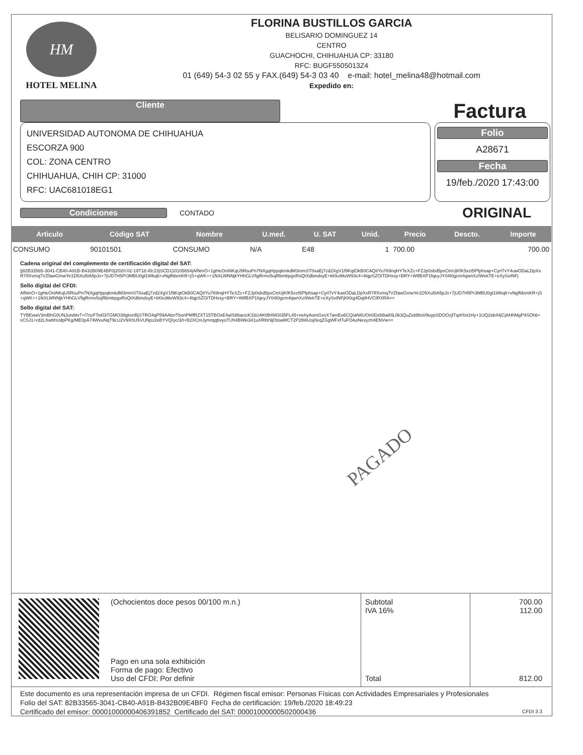HM
HOTEL MELINA
FLORINA BUSTILLOS GARCIA
BELISARIO DOMINGUEZ 14
CENTRO
GUACHOCHI, CHIHUAHUA CP: 33180
RFC: BUGF5505013Z4
01 (649) 54-3 02 55 y FAX.(649) 54-3 03 40 e-mail: hotel_melina48@hotmail.com
Expedido en:
Cliente
Factura
UNIVERSIDAD AUTONOMA DE CHIHUAHUA
ESCORZA 900
COL: ZONA CENTRO
CHIHUAHUA, CHIH CP: 31000
RFC: UAC681018EG1
Folio
A28671
Fecha
19/feb./2020 17:43:00
Condiciones CONTADO
ORIGINAL
| Articulo | Código SAT | Nombre | U.med. | U. SAT | Unid. | Precio | Descto. | Importe |
| --- | --- | --- | --- | --- | --- | --- | --- | --- |
| CONSUMO | 90101501 | CONSUMO | N/A | E48 | 1 | 700.00 | | 700.00 |
Cadena original del complemento de certificación digital del SAT:
||82B33565-3041-CB40-A91B-B432B09E4BF0|2020-02-19T18:49:23|SCD110105654|AfNmO+1gHeOniNKqU5RsuPn7NXgqHppqkmkdM3mmST0xaEj7zd2XgV1f9KqtOkB0CAQI/Yu769nqHYTeXZc+FZJp0sbd5pxCtnUjKfK5xzt5Pfphsap+Cyrl7vY4uwODaLDpXxR7IfXvmq7VZfawGmwYe1D5Xu5IA5pJx+7jUD7H5Pr3MBU0gl1Wkq6+vNgffdsmKR+jS+qWK++1NXLWNNjkYHhGLVfigRrmv5ojRbmbpgxRsQtXdbindxyE+kKkoMoW93c4+4lqpSZOiTDHxsy+BRY+WtfBXP1fqeyJY04t0gcm4qwnXzIWekTE+eXySxINFj
Sello digital del CFDI:
AfNmO+1gHeOniNKqU5RsuPn7NXgqHppqkmkdM3mmST0xaEj7zd2XgV1f9KqtOkB0CAQI/Yu769nqHYTeXZc+FZJp0sbd5pxCtnUjKfK5xzt5Pfphsap+Cyrl7vY4uwODaLDpXxR7IfXvmq7VZfawGmwYe1D5Xu5IA5pJx+7jUD7H5Pr3MBU0gl1Wkq6+vNgffdsmKR+jS+qWK++1NXLWNNjkYHhGLVfigRrmv5ojRbmbpgxRsQtXdbindxyE+kKkoMoW93c4+4lqpSZOiTDHxsy+BRY+WtfBXP1fqeyJY04t0gcm4qwnXzIWekTE+eXySxINFjKKkg4Dq8HVCIRXRA==
Sello digital del SAT:
TYBEwaV3mBhG0UNJuIvblv7+I7ncFTst03TGMO38gkxnBjSTRO4qP59AAbnTbonPMfRZXT15TBOxE4aIS86acicK33c/AKtf84W3I35FL45+nehyAomGxsX7amEo6CQ/aN6UOn0DzbBa8IIL0k3QuZebBtoI/9uypSDOOzjlTqrKfot1Hy+1UQ2sb44jCjAHhMgP4SOhb+xCSJ1+rd2LXwbhUdpPKg/ME0pA74WvuNqT9LU2V9XhU5VUNpz2eBYVQ/yc/3/t+B2XCmJymrqqbvyoTUh4BWki341uXRl0r9jOtoaWCT2P2l66Uoj0eqZGgWFxf7uFOAoNexyzh4ENVw==
PAGADO
(Ochocientos doce pesos 00/100 m.n.)
Pago en una sola exhibición
Forma de pago: Efectivo
Uso del CFDI: Por definir
Subtotal
IVA 16%
Total
700.00
112.00
812.00
Este documento es una representación impresa de un CFDI. Régimen fiscal emisor: Personas Físicas con Actividades Empresariales y Profesionales
Folio del SAT: 82B33565-3041-CB40-A91B-B432B09E4BF0 Fecha de certificación: 19/feb./2020 18:49:23
Certificado del emisor: 00001000000406391852 Certificado del SAT: 00001000000502000436 CFDI 3.3